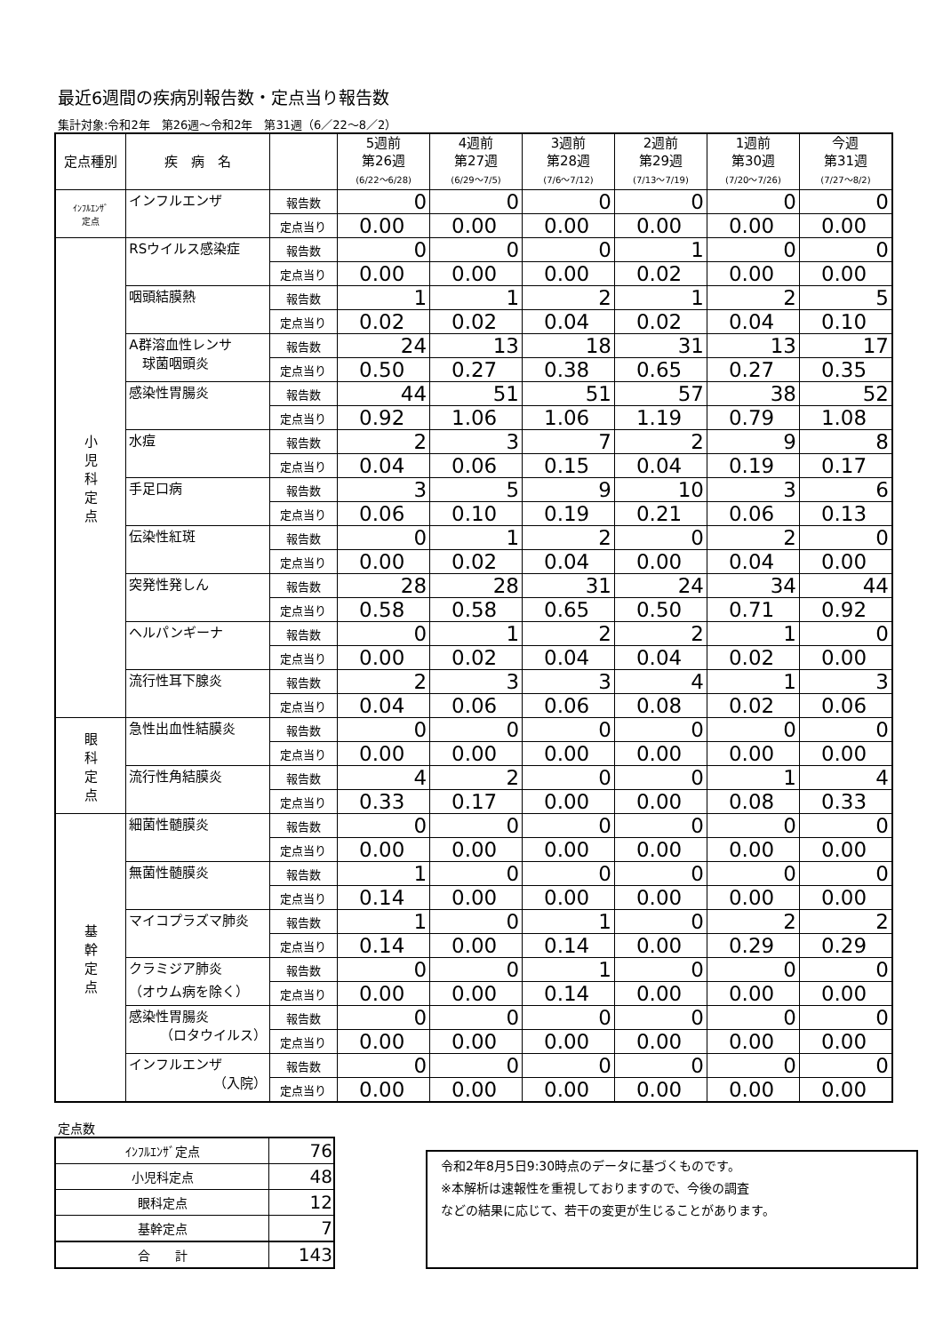最近6週間の疾病別報告数・定点当り報告数
集計対象:令和2年　第26週〜令和2年　第31週（6／22〜8／2）
| 定点種別 | 疾 病 名 | | 5週前 第26週 (6/22〜6/28) | 4週前 第27週 (6/29〜7/5) | 3週前 第28週 (7/6〜7/12) | 2週前 第29週 (7/13〜7/19) | 1週前 第30週 (7/20〜7/26) | 今週 第31週 (7/27〜8/2) |
| --- | --- | --- | --- | --- | --- | --- | --- | --- |
| ｲﾝﾌﾙｴﾝｻﾞ 定点 | インフルエンザ | 報告数 | 0 | 0 | 0 | 0 | 0 | 0 |
| | | 定点当り | 0.00 | 0.00 | 0.00 | 0.00 | 0.00 | 0.00 |
| 小 児 科 定 点 | RSウイルス感染症 | 報告数 | 0 | 0 | 0 | 1 | 0 | 0 |
| | | 定点当り | 0.00 | 0.00 | 0.00 | 0.02 | 0.00 | 0.00 |
| | 咽頭結膜熱 | 報告数 | 1 | 1 | 2 | 1 | 2 | 5 |
| | | 定点当り | 0.02 | 0.02 | 0.04 | 0.02 | 0.04 | 0.10 |
| | A群溶血性レンサ 球菌咽頭炎 | 報告数 | 24 | 13 | 18 | 31 | 13 | 17 |
| | | 定点当り | 0.50 | 0.27 | 0.38 | 0.65 | 0.27 | 0.35 |
| | 感染性胃腸炎 | 報告数 | 44 | 51 | 51 | 57 | 38 | 52 |
| | | 定点当り | 0.92 | 1.06 | 1.06 | 1.19 | 0.79 | 1.08 |
| | 水痘 | 報告数 | 2 | 3 | 7 | 2 | 9 | 8 |
| | | 定点当り | 0.04 | 0.06 | 0.15 | 0.04 | 0.19 | 0.17 |
| | 手足口病 | 報告数 | 3 | 5 | 9 | 10 | 3 | 6 |
| | | 定点当り | 0.06 | 0.10 | 0.19 | 0.21 | 0.06 | 0.13 |
| | 伝染性紅斑 | 報告数 | 0 | 1 | 2 | 0 | 2 | 0 |
| | | 定点当り | 0.00 | 0.02 | 0.04 | 0.00 | 0.04 | 0.00 |
| | 突発性発しん | 報告数 | 28 | 28 | 31 | 24 | 34 | 44 |
| | | 定点当り | 0.58 | 0.58 | 0.65 | 0.50 | 0.71 | 0.92 |
| | ヘルパンギーナ | 報告数 | 0 | 1 | 2 | 2 | 1 | 0 |
| | | 定点当り | 0.00 | 0.02 | 0.04 | 0.04 | 0.02 | 0.00 |
| | 流行性耳下腺炎 | 報告数 | 2 | 3 | 3 | 4 | 1 | 3 |
| | | 定点当り | 0.04 | 0.06 | 0.06 | 0.08 | 0.02 | 0.06 |
| 眼 科 定 点 | 急性出血性結膜炎 | 報告数 | 0 | 0 | 0 | 0 | 0 | 0 |
| | | 定点当り | 0.00 | 0.00 | 0.00 | 0.00 | 0.00 | 0.00 |
| | 流行性角結膜炎 | 報告数 | 4 | 2 | 0 | 0 | 1 | 4 |
| | | 定点当り | 0.33 | 0.17 | 0.00 | 0.00 | 0.08 | 0.33 |
| 基 幹 定 点 | 細菌性髄膜炎 | 報告数 | 0 | 0 | 0 | 0 | 0 | 0 |
| | | 定点当り | 0.00 | 0.00 | 0.00 | 0.00 | 0.00 | 0.00 |
| | 無菌性髄膜炎 | 報告数 | 1 | 0 | 0 | 0 | 0 | 0 |
| | | 定点当り | 0.14 | 0.00 | 0.00 | 0.00 | 0.00 | 0.00 |
| | マイコプラズマ肺炎 | 報告数 | 1 | 0 | 1 | 0 | 2 | 2 |
| | | 定点当り | 0.14 | 0.00 | 0.14 | 0.00 | 0.29 | 0.29 |
| | クラミジア肺炎 （オウム病を除く） | 報告数 | 0 | 0 | 1 | 0 | 0 | 0 |
| | | 定点当り | 0.00 | 0.00 | 0.14 | 0.00 | 0.00 | 0.00 |
| | 感染性胃腸炎 （ロタウイルス） | 報告数 | 0 | 0 | 0 | 0 | 0 | 0 |
| | | 定点当り | 0.00 | 0.00 | 0.00 | 0.00 | 0.00 | 0.00 |
| | インフルエンザ （入院） | 報告数 | 0 | 0 | 0 | 0 | 0 | 0 |
| | | 定点当り | 0.00 | 0.00 | 0.00 | 0.00 | 0.00 | 0.00 |
定点数
| ｲﾝﾌﾙｴﾝｻﾞ定点 | 76 |
| 小児科定点 | 48 |
| 眼科定点 | 12 |
| 基幹定点 | 7 |
| 合 計 | 143 |
令和2年8月5日9:30時点のデータに基づくものです。
※本解析は速報性を重視しておりますので、今後の調査
などの結果に応じて、若干の変更が生じることがあります。